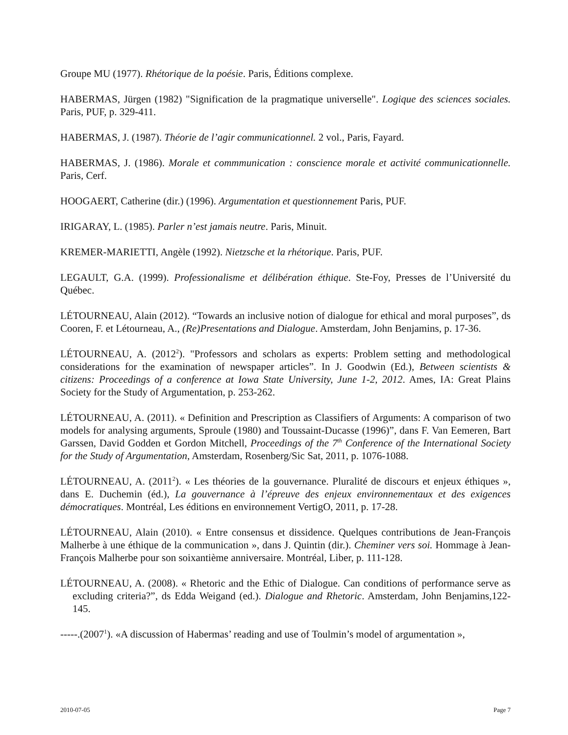Groupe MU (1977). Rhétorique de la poésie. Paris, Éditions complexe.
HABERMAS, Jürgen (1982) "Signification de la pragmatique universelle". Logique des sciences sociales. Paris, PUF, p. 329-411.
HABERMAS, J. (1987). Théorie de l’agir communicationnel. 2 vol., Paris, Fayard.
HABERMAS, J. (1986). Morale et commmunication : conscience morale et activité communicationnelle. Paris, Cerf.
HOOGAERT, Catherine (dir.) (1996). Argumentation et questionnement Paris, PUF.
IRIGARAY, L. (1985). Parler n’est jamais neutre. Paris, Minuit.
KREMER-MARIETTI, Angèle (1992). Nietzsche et la rhétorique. Paris, PUF.
LEGAULT, G.A. (1999). Professionalisme et délibération éthique. Ste-Foy, Presses de l’Université du Québec.
LÉTOURNEAU, Alain (2012). “Towards an inclusive notion of dialogue for ethical and moral purposes”, ds Cooren, F. et Létourneau, A., (Re)Presentations and Dialogue. Amsterdam, John Benjamins, p. 17-36.
LÉTOURNEAU, A. (2012<sup>2</sup>). "Professors and scholars as experts: Problem setting and methodological considerations for the examination of newspaper articles”. In J. Goodwin (Ed.), Between scientists & citizens: Proceedings of a conference at Iowa State University, June 1-2, 2012. Ames, IA: Great Plains Society for the Study of Argumentation, p. 253-262.
LÉTOURNEAU, A. (2011). « Definition and Prescription as Classifiers of Arguments: A comparison of two models for analysing arguments, Sproule (1980) and Toussaint-Ducasse (1996)”, dans F. Van Eemeren, Bart Garssen, David Godden et Gordon Mitchell, Proceedings of the 7<sup>th</sup> Conference of the International Society for the Study of Argumentation, Amsterdam, Rosenberg/Sic Sat, 2011, p. 1076-1088.
LÉTOURNEAU, A. (2011<sup>2</sup>). « Les théories de la gouvernance. Pluralité de discours et enjeux éthiques », dans E. Duchemin (éd.), La gouvernance à l’épreuve des enjeux environnementaux et des exigences démocratiques. Montréal, Les éditions en environnement VertigO, 2011, p. 17-28.
LÉTOURNEAU, Alain (2010). « Entre consensus et dissidence. Quelques contributions de Jean-François Malherbe à une éthique de la communication », dans J. Quintin (dir.). Cheminer vers soi. Hommage à Jean-François Malherbe pour son soixantième anniversaire. Montréal, Liber, p. 111-128.
LÉTOURNEAU, A. (2008). « Rhetoric and the Ethic of Dialogue. Can conditions of performance serve as excluding criteria?”, ds Edda Weigand (ed.). Dialogue and Rhetoric. Amsterdam, John Benjamins,122-145.
-----.(2007<sup>1</sup>). «A discussion of Habermas’ reading and use of Toulmin’s model of argumentation »,
2010-07-05 Page 7